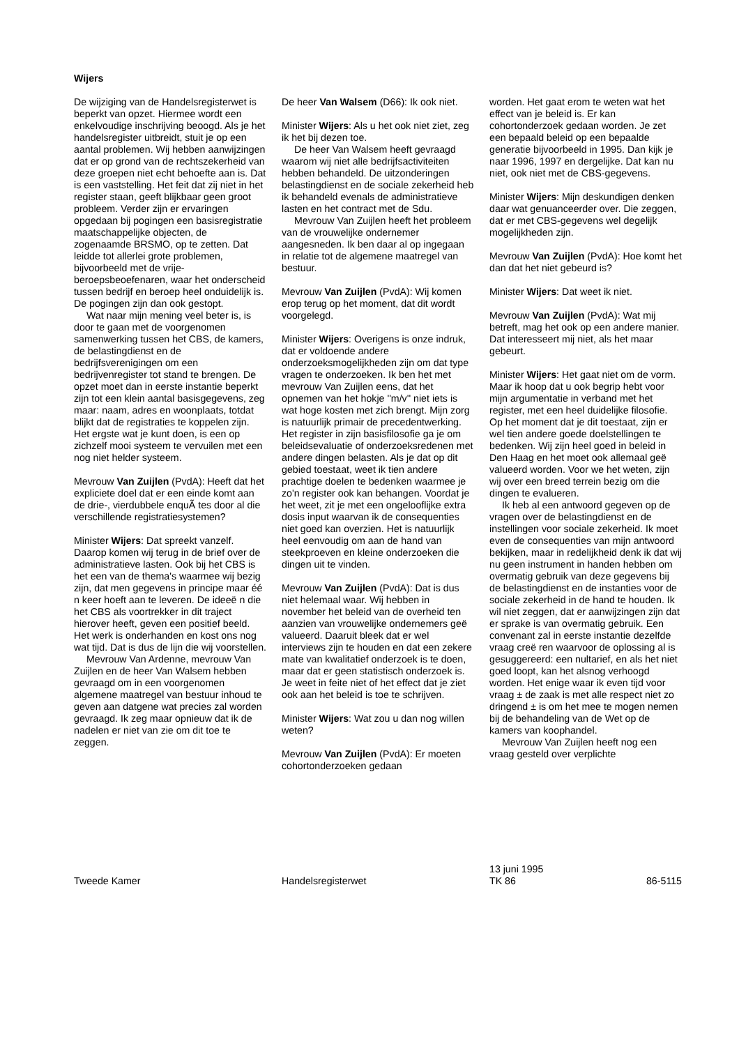Wijers
De wijziging van de Handelsregisterwet is beperkt van opzet. Hiermee wordt een enkelvoudige inschrijving beoogd. Als je het handelsregister uitbreidt, stuit je op een aantal problemen. Wij hebben aanwijzingen dat er op grond van de rechtszekerheid van deze groepen niet echt behoefte aan is. Dat is een vaststelling. Het feit dat zij niet in het register staan, geeft blijkbaar geen groot probleem. Verder zijn er ervaringen opgedaan bij pogingen een basisregistratie maatschappelijke objecten, de zogenaamde BRSMO, op te zetten. Dat leidde tot allerlei grote problemen, bijvoorbeeld met de vrije-beroepsbeoefenaren, waar het onderscheid tussen bedrijf en beroep heel onduidelijk is. De pogingen zijn dan ook gestopt.
Wat naar mijn mening veel beter is, is door te gaan met de voorgenomen samenwerking tussen het CBS, de kamers, de belastingdienst en de bedrijfsverenigingen om een bedrijvenregister tot stand te brengen. De opzet moet dan in eerste instantie beperkt zijn tot een klein aantal basisgegevens, zeg maar: naam, adres en woonplaats, totdat blijkt dat de registraties te koppelen zijn. Het ergste wat je kunt doen, is een op zichzelf mooi systeem te vervuilen met een nog niet helder systeem.
Mevrouw Van Zuijlen (PvdA): Heeft dat het expliciete doel dat er een einde komt aan de drie-, vierdubbele enquÃ tes door al die verschillende registratiesystemen?
Minister Wijers: Dat spreekt vanzelf. Daarop komen wij terug in de brief over de administratieve lasten. Ook bij het CBS is het een van de thema's waarmee wij bezig zijn, dat men gegevens in principe maar éé n keer hoeft aan te leveren. De ideeë n die het CBS als voortrekker in dit traject hierover heeft, geven een positief beeld. Het werk is onderhanden en kost ons nog wat tijd. Dat is dus de lijn die wij voorstellen.
Mevrouw Van Ardenne, mevrouw Van Zuijlen en de heer Van Walsem hebben gevraagd om in een voorgenomen algemene maatregel van bestuur inhoud te geven aan datgene wat precies zal worden gevraagd. Ik zeg maar opnieuw dat ik de nadelen er niet van zie om dit toe te zeggen.
De heer Van Walsem (D66): Ik ook niet.
Minister Wijers: Als u het ook niet ziet, zeg ik het bij dezen toe.
De heer Van Walsem heeft gevraagd waarom wij niet alle bedrijfsactiviteiten hebben behandeld. De uitzonderingen belastingdienst en de sociale zekerheid heb ik behandeld evenals de administratieve lasten en het contract met de Sdu.
Mevrouw Van Zuijlen heeft het probleem van de vrouwelijke ondernemer aangesneden. Ik ben daar al op ingegaan in relatie tot de algemene maatregel van bestuur.
Mevrouw Van Zuijlen (PvdA): Wij komen erop terug op het moment, dat dit wordt voorgelegd.
Minister Wijers: Overigens is onze indruk, dat er voldoende andere onderzoeksmogelijkheden zijn om dat type vragen te onderzoeken. Ik ben het met mevrouw Van Zuijlen eens, dat het opnemen van het hokje ''m/v'' niet iets is wat hoge kosten met zich brengt. Mijn zorg is natuurlijk primair de precedentwerking. Het register in zijn basisfilosofie ga je om beleidsevaluatie of onderzoeksredenen met andere dingen belasten. Als je dat op dit gebied toestaat, weet ik tien andere prachtige doelen te bedenken waarmee je zo'n register ook kan behangen. Voordat je het weet, zit je met een ongelooflijke extra dosis input waarvan ik de consequenties niet goed kan overzien. Het is natuurlijk heel eenvoudig om aan de hand van steekproeven en kleine onderzoeken die dingen uit te vinden.
Mevrouw Van Zuijlen (PvdA): Dat is dus niet helemaal waar. Wij hebben in november het beleid van de overheid ten aanzien van vrouwelijke ondernemers geë valueerd. Daaruit bleek dat er wel interviews zijn te houden en dat een zekere mate van kwalitatief onderzoek is te doen, maar dat er geen statistisch onderzoek is. Je weet in feite niet of het effect dat je ziet ook aan het beleid is toe te schrijven.
Minister Wijers: Wat zou u dan nog willen weten?
Mevrouw Van Zuijlen (PvdA): Er moeten cohortonderzoeken gedaan
worden. Het gaat erom te weten wat het effect van je beleid is. Er kan cohortonderzoek gedaan worden. Je zet een bepaald beleid op een bepaalde generatie bijvoorbeeld in 1995. Dan kijk je naar 1996, 1997 en dergelijke. Dat kan nu niet, ook niet met de CBS-gegevens.
Minister Wijers: Mijn deskundigen denken daar wat genuanceerder over. Die zeggen, dat er met CBS-gegevens wel degelijk mogelijkheden zijn.
Mevrouw Van Zuijlen (PvdA): Hoe komt het dan dat het niet gebeurd is?
Minister Wijers: Dat weet ik niet.
Mevrouw Van Zuijlen (PvdA): Wat mij betreft, mag het ook op een andere manier. Dat interesseert mij niet, als het maar gebeurt.
Minister Wijers: Het gaat niet om de vorm. Maar ik hoop dat u ook begrip hebt voor mijn argumentatie in verband met het register, met een heel duidelijke filosofie. Op het moment dat je dit toestaat, zijn er wel tien andere goede doelstellingen te bedenken. Wij zijn heel goed in beleid in Den Haag en het moet ook allemaal geë valueerd worden. Voor we het weten, zijn wij over een breed terrein bezig om die dingen te evalueren.
Ik heb al een antwoord gegeven op de vragen over de belastingdienst en de instellingen voor sociale zekerheid. Ik moet even de consequenties van mijn antwoord bekijken, maar in redelijkheid denk ik dat wij nu geen instrument in handen hebben om overmatig gebruik van deze gegevens bij de belastingdienst en de instanties voor de sociale zekerheid in de hand te houden. Ik wil niet zeggen, dat er aanwijzingen zijn dat er sprake is van overmatig gebruik. Een convenant zal in eerste instantie dezelfde vraag creë ren waarvoor de oplossing al is gesuggereerd: een nultarief, en als het niet goed loopt, kan het alsnog verhoogd worden. Het enige waar ik even tijd voor vraag ± de zaak is met alle respect niet zo dringend ± is om het mee te mogen nemen bij de behandeling van de Wet op de kamers van koophandel.
Mevrouw Van Zuijlen heeft nog een vraag gesteld over verplichte
Tweede Kamer Handelsregisterwet
13 juni 1995
TK 86
86-5115